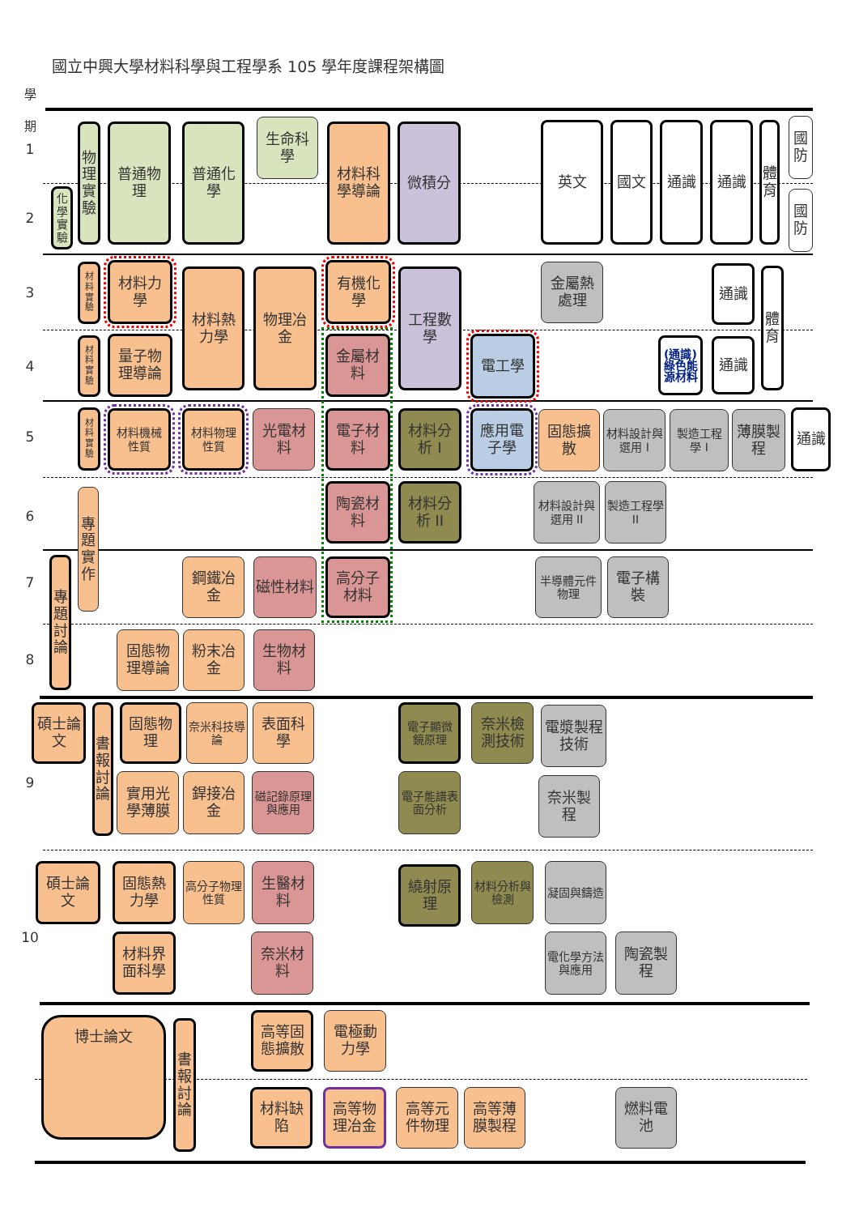國立中興大學材料科學與工程學系 105 學年度課程架構圖
學
期
1
化學實驗
物理實驗
普通物理
普通化學
生命科學
材料科學導論
微積分
英文
國文
通識
通識
體育
國防
2
國防
3
材料實驗
材料力學
材料熱力學
物理冶金
有機化學
工程數學
金屬熱處理
通識
體育
4
材料實驗
量子物理導論
金屬材料
電工學
(通識)綠色能源材料
通識
5
材料實驗
材料機械性質
材料物理性質
光電材料
電子材料
材料分析 I
應用電子學
固態擴散
材料設計與選用 I
製造工程學 I
薄膜製程
通識
6
專題實作
陶瓷材料
材料分析 II
材料設計與選用 II
製造工程學 II
7
專題討論
鋼鐵冶金
磁性材料
高分子材料
半導體元件物理
電子構裝
8
固態物理導論
粉末冶金
生物材料
碩士論文
書報討論
固態物理
奈米科技導論
表面科學
電子顯微鏡原理
奈米檢測技術
電漿製程技術
9
實用光學薄膜
銲接冶金
磁記錄原理與應用
電子能譜表面分析
奈米製程
碩士論文
固態熱力學
高分子物理性質
生醫材料
繞射原理
材料分析與檢測
凝固與鑄造
10
材料界面科學
奈米材料
電化學方法與應用
陶瓷製程
博士論文
書報討論
高等固態擴散
電極動力學
材料缺陷
高等物理冶金
高等元件物理
高等薄膜製程
燃料電池